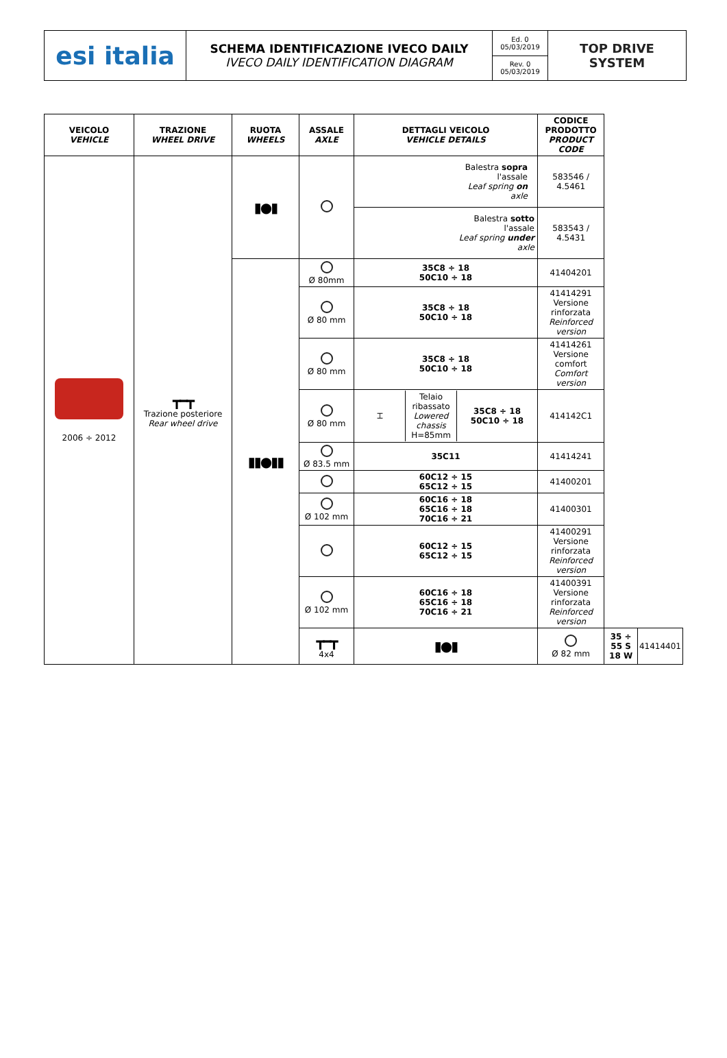| esi italia | SCHEMA IDENTIFICAZIONE IVECO DAILY IVECO DAILY IDENTIFICATION DIAGRAM | Ed. 0 05/03/2019 | TOP DRIVE SYSTEM |
| | | Rev. 0 05/03/2019 | |
| VEICOLO VEHICLE | TRAZIONE WHEEL DRIVE | RUOTA WHEELS | ASSALE AXLE | DETTAGLI VEICOLO VEHICLE DETAILS | CODICE PRODOTTO PRODUCT CODE | | |
| --- | --- | --- | --- | --- | --- | --- | --- |
| 2006 ÷ 2012 | ┳━┳ Trazione posteriore Rear wheel drive | ▮●▮ | | Balestra sopra l'assale Leaf spring on axle | 583546 / 4.5461 | | |
| | | | | Balestra sotto l'assale Leaf spring under axle | 583543 / 4.5431 | | |
| | | ▮▮●▮▮ | Ø 80mm | 35C8 ÷ 18 50C10 ÷ 18 | 41404201 | | |
| | | | Ø 80 mm | 35C8 ÷ 18 50C10 ÷ 18 | 41414291 Versione rinforzata Reinforced version | | |
| | | | Ø 80 mm | 35C8 ÷ 18 50C10 ÷ 18 | 41414261 Versione comfort Comfort version | | |
| | | | Ø 80 mm | / ⌶ / Telaio ribassato Lowered chassis H=85mm / 35C8 ÷ 18 50C10 ÷ 18 / | 414142C1 | | |
| | | | Ø 83.5 mm | 35C11 | 41414241 | | |
| | | | | 60C12 ÷ 15 65C12 ÷ 15 | 41400201 | | |
| | | | Ø 102 mm | 60C16 ÷ 18 65C16 ÷ 18 70C16 ÷ 21 | 41400301 | | |
| | | | | 60C12 ÷ 15 65C12 ÷ 15 | 41400291 Versione rinforzata Reinforced version | | |
| | | | Ø 102 mm | 60C16 ÷ 18 65C16 ÷ 18 70C16 ÷ 21 | 41400391 Versione rinforzata Reinforced version | | |
| | | | ┳━┳ 4x4 | ▮●▮ | Ø 82 mm | 35 ÷ 55 S 18 W | 41414401 |